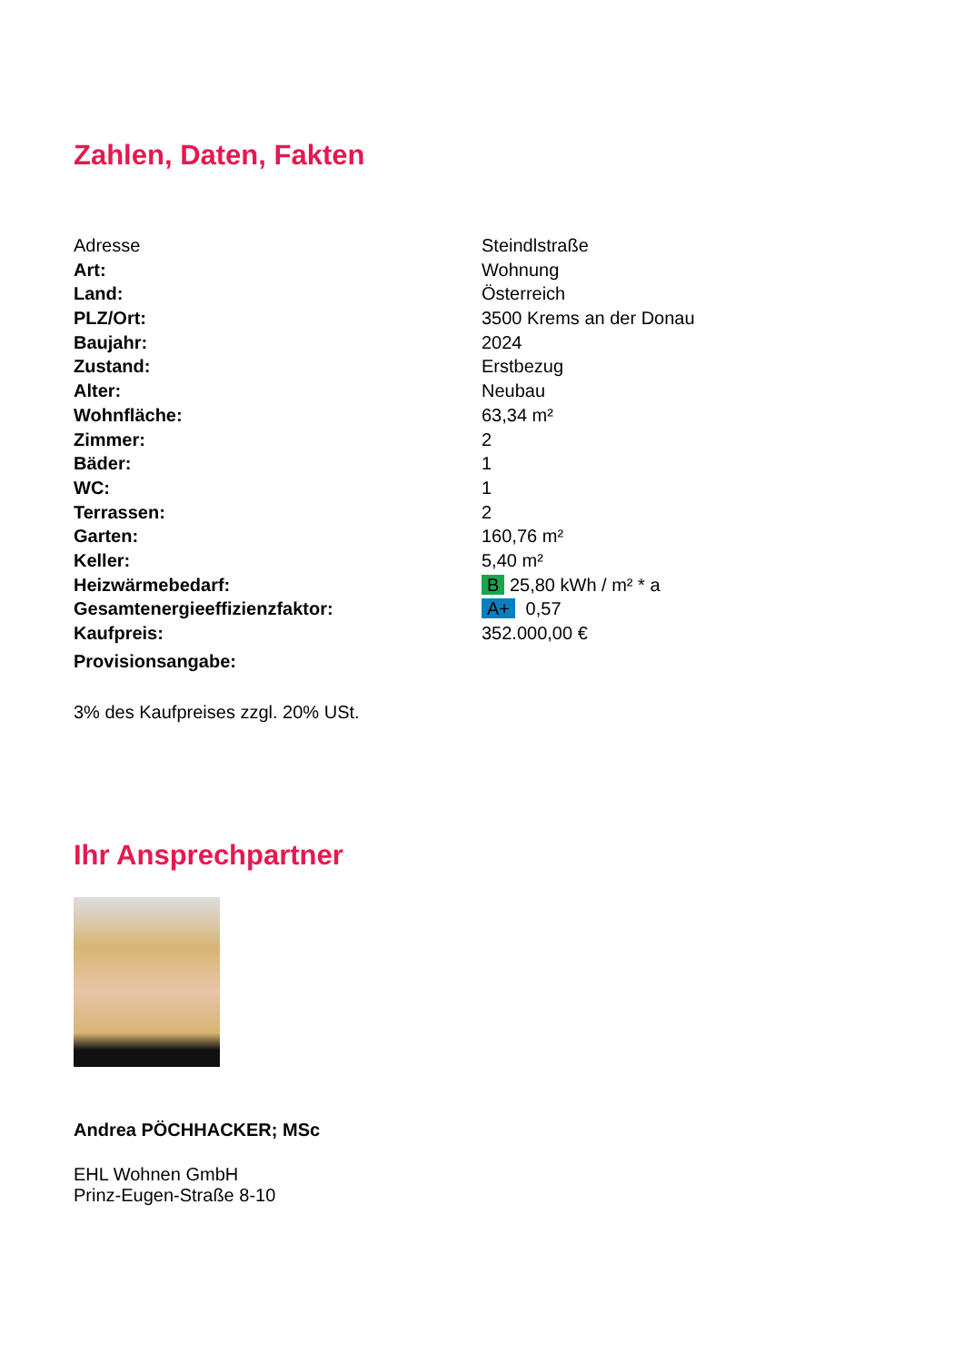Zahlen, Daten, Fakten
| Adresse | Steindlstraße |
| Art: | Wohnung |
| Land: | Österreich |
| PLZ/Ort: | 3500 Krems an der Donau |
| Baujahr: | 2024 |
| Zustand: | Erstbezug |
| Alter: | Neubau |
| Wohnfläche: | 63,34 m² |
| Zimmer: | 2 |
| Bäder: | 1 |
| WC: | 1 |
| Terrassen: | 2 |
| Garten: | 160,76 m² |
| Keller: | 5,40 m² |
| Heizwärmebedarf: | B 25,80 kWh / m² * a |
| Gesamtenergieeffizienzfaktor: | A+ 0,57 |
| Kaufpreis: | 352.000,00 € |
| Provisionsangabe: | |
3% des Kaufpreises zzgl. 20% USt.
Ihr Ansprechpartner
Andrea PÖCHHACKER; MSc
EHL Wohnen GmbH
Prinz-Eugen-Straße 8-10